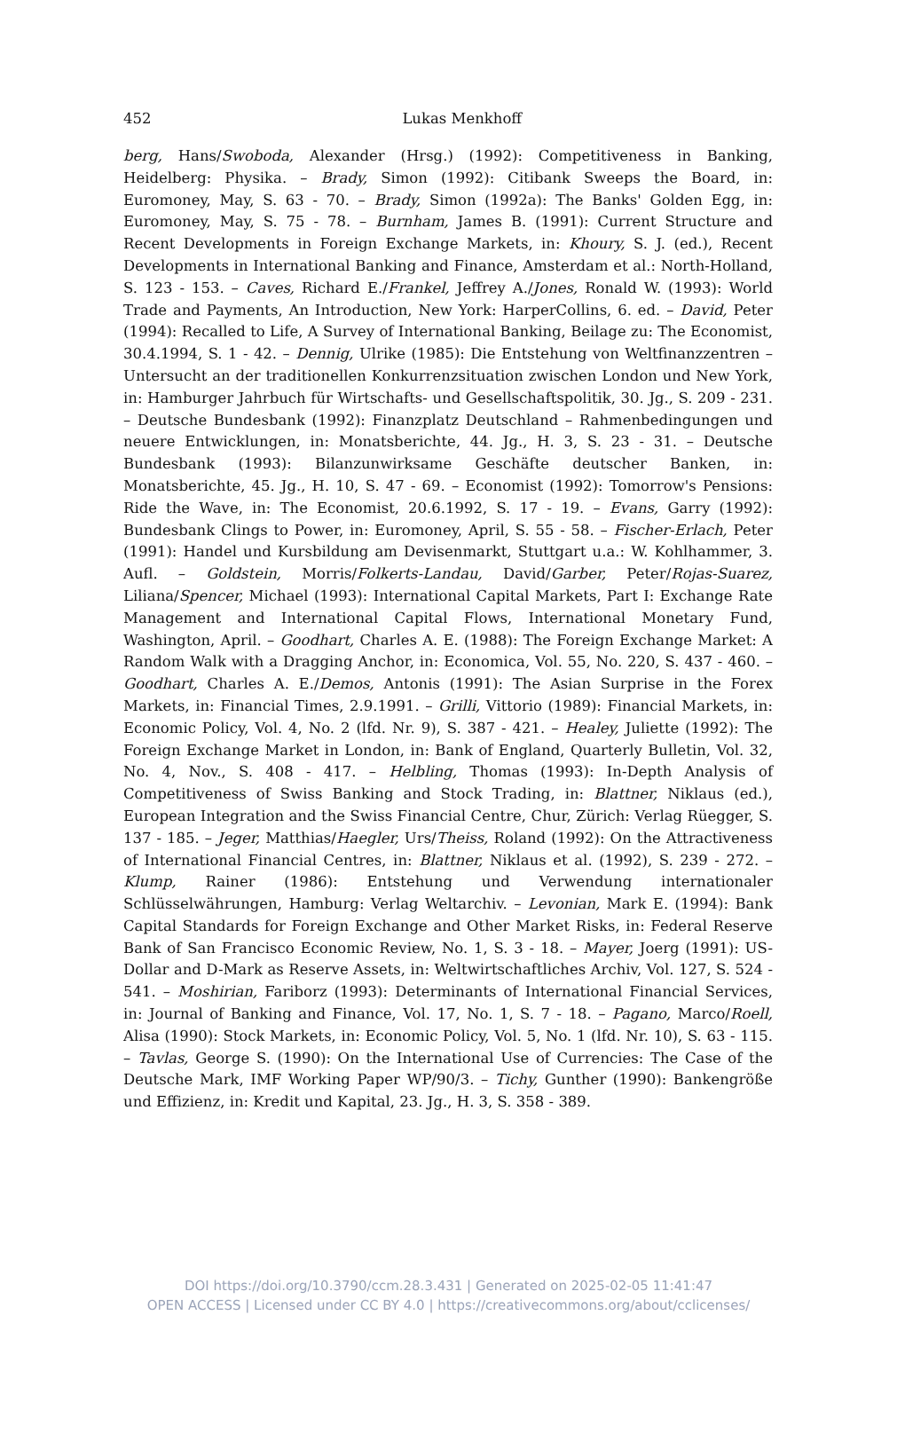452
Lukas Menkhoff
berg, Hans/Swoboda, Alexander (Hrsg.) (1992): Competitiveness in Banking, Heidelberg: Physika. – Brady, Simon (1992): Citibank Sweeps the Board, in: Euromoney, May, S. 63 - 70. – Brady, Simon (1992a): The Banks' Golden Egg, in: Euromoney, May, S. 75 - 78. – Burnham, James B. (1991): Current Structure and Recent Developments in Foreign Exchange Markets, in: Khoury, S. J. (ed.), Recent Developments in International Banking and Finance, Amsterdam et al.: North-Holland, S. 123 - 153. – Caves, Richard E./Frankel, Jeffrey A./Jones, Ronald W. (1993): World Trade and Payments, An Introduction, New York: HarperCollins, 6. ed. – David, Peter (1994): Recalled to Life, A Survey of International Banking, Beilage zu: The Economist, 30.4.1994, S. 1 - 42. – Dennig, Ulrike (1985): Die Entstehung von Weltfinanzzentren – Untersucht an der traditionellen Konkurrenzsituation zwischen London und New York, in: Hamburger Jahrbuch für Wirtschafts- und Gesellschaftspolitik, 30. Jg., S. 209 - 231. – Deutsche Bundesbank (1992): Finanzplatz Deutschland – Rahmenbedingungen und neuere Entwicklungen, in: Monatsberichte, 44. Jg., H. 3, S. 23 - 31. – Deutsche Bundesbank (1993): Bilanzunwirksame Geschäfte deutscher Banken, in: Monatsberichte, 45. Jg., H. 10, S. 47 - 69. – Economist (1992): Tomorrow's Pensions: Ride the Wave, in: The Economist, 20.6.1992, S. 17 - 19. – Evans, Garry (1992): Bundesbank Clings to Power, in: Euromoney, April, S. 55 - 58. – Fischer-Erlach, Peter (1991): Handel und Kursbildung am Devisenmarkt, Stuttgart u.a.: W. Kohlhammer, 3. Aufl. – Goldstein, Morris/Folkerts-Landau, David/Garber, Peter/Rojas-Suarez, Liliana/Spencer, Michael (1993): International Capital Markets, Part I: Exchange Rate Management and International Capital Flows, International Monetary Fund, Washington, April. – Goodhart, Charles A. E. (1988): The Foreign Exchange Market: A Random Walk with a Dragging Anchor, in: Economica, Vol. 55, No. 220, S. 437 - 460. – Goodhart, Charles A. E./Demos, Antonis (1991): The Asian Surprise in the Forex Markets, in: Financial Times, 2.9.1991. – Grilli, Vittorio (1989): Financial Markets, in: Economic Policy, Vol. 4, No. 2 (lfd. Nr. 9), S. 387 - 421. – Healey, Juliette (1992): The Foreign Exchange Market in London, in: Bank of England, Quarterly Bulletin, Vol. 32, No. 4, Nov., S. 408 - 417. – Helbling, Thomas (1993): In-Depth Analysis of Competitiveness of Swiss Banking and Stock Trading, in: Blattner, Niklaus (ed.), European Integration and the Swiss Financial Centre, Chur, Zürich: Verlag Rüegger, S. 137 - 185. – Jeger, Matthias/Haegler, Urs/Theiss, Roland (1992): On the Attractiveness of International Financial Centres, in: Blattner, Niklaus et al. (1992), S. 239 - 272. – Klump, Rainer (1986): Entstehung und Verwendung internationaler Schlüsselwährungen, Hamburg: Verlag Weltarchiv. – Levonian, Mark E. (1994): Bank Capital Standards for Foreign Exchange and Other Market Risks, in: Federal Reserve Bank of San Francisco Economic Review, No. 1, S. 3 - 18. – Mayer, Joerg (1991): US-Dollar and D-Mark as Reserve Assets, in: Weltwirtschaftliches Archiv, Vol. 127, S. 524 - 541. – Moshirian, Fariborz (1993): Determinants of International Financial Services, in: Journal of Banking and Finance, Vol. 17, No. 1, S. 7 - 18. – Pagano, Marco/Roell, Alisa (1990): Stock Markets, in: Economic Policy, Vol. 5, No. 1 (lfd. Nr. 10), S. 63 - 115. – Tavlas, George S. (1990): On the International Use of Currencies: The Case of the Deutsche Mark, IMF Working Paper WP/90/3. – Tichy, Gunther (1990): Bankengröße und Effizienz, in: Kredit und Kapital, 23. Jg., H. 3, S. 358 - 389.
DOI https://doi.org/10.3790/ccm.28.3.431 | Generated on 2025-02-05 11:41:47
OPEN ACCESS | Licensed under CC BY 4.0 | https://creativecommons.org/about/cclicenses/